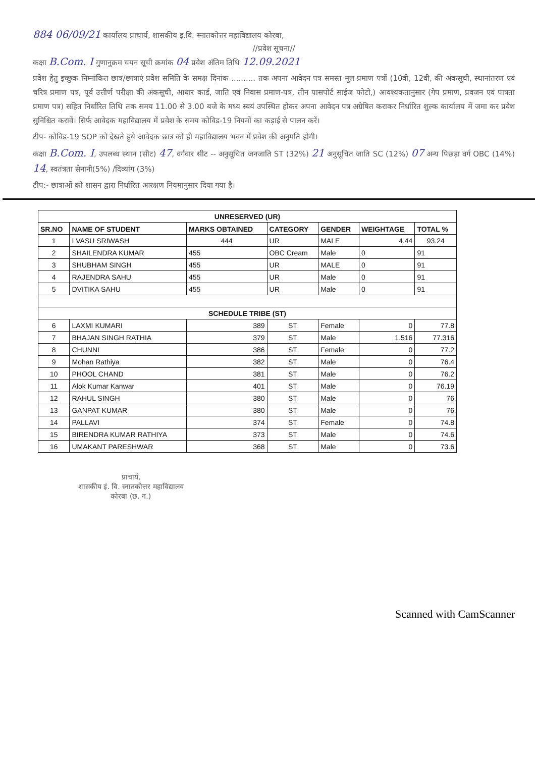884 06/09/21 कार्यालय प्राचार्य, शासकीय इ.वि. स्नातकोत्तर महाविद्यालय कोरबा,
//प्रवेश सूचना//
कक्षा B.Com. I गुणानुक्रम चयन सूची क्रमांक 04 प्रवेश अंतिम तिथि 12.09.2021
प्रवेश हेतु इच्छुक निम्नांकित छात्र/छात्राएं प्रवेश समिति के समक्ष दिनांक .......... तक अपना आवेदन पत्र समस्त मूल प्रमाण पत्रों (10वी, 12वी, की अंकसूची, स्थानांतरण एवं चरित्र प्रमाण पत्र, पूर्व उत्तीर्ण परीक्षा की अंकसूची, आधार कार्ड, जाति एवं निवास प्रमाण-पत्र, तीन पासपोर्ट साईज फोटो,) आवश्यकतानुसार (गेप प्रमाण, प्रवजन एवं पात्रता प्रमाण पत्र) सहित निर्धारित तिथि तक समय 11.00 से 3.00 बजे के मध्य स्वयं उपस्थित होकर अपना आवेदन पत्र अग्रेषित कराकर निर्धारित शुल्क कार्यालय में जमा कर प्रवेश सुनिश्चित करावें। सिर्फ आवेदक महाविद्यालय में प्रवेश के समय कोविड-19 नियमों का कड़ाई से पालन करें।
टीप- कोविड-19 SOP को देखते हुये आवेदक छात्र को ही महाविद्यालय भवन में प्रवेश की अनुमति होगी।
कक्षा B.Com. I, उपलब्ध स्थान (सीट) 47, वर्गवार सीट -- अनुसूचित जनजाति ST (32%) 21 अनुसूचित जाति SC (12%) 07 अन्य पिछड़ा वर्ग OBC (14%) 14, स्वतंत्रता सेनानी(5%) /दिव्यांग (3%)
टीप:- छात्राओं को शासन द्वारा निर्धारित आरक्षण नियमानुसार दिया गया है।
| UNRESERVED (UR) | | | | | | |
| SR.NO | NAME OF STUDENT | MARKS OBTAINED | CATEGORY | GENDER | WEIGHTAGE | TOTAL % |
| 1 | I VASU SRIWASH | 444 | UR | MALE | 4.44 | 93.24 |
| 2 | SHAILENDRA KUMAR | 455 | OBC Cream | Male | 0 | 91 |
| 3 | SHUBHAM SINGH | 455 | UR | MALE | 0 | 91 |
| 4 | RAJENDRA SAHU | 455 | UR | Male | 0 | 91 |
| 5 | DVITIKA SAHU | 455 | UR | Male | 0 | 91 |
| SCHEDULE TRIBE (ST) | | | | | | |
| 6 | LAXMI KUMARI | 389 | ST | Female | 0 | 77.8 |
| 7 | BHAJAN SINGH RATHIA | 379 | ST | Male | 1.516 | 77.316 |
| 8 | CHUNNI | 386 | ST | Female | 0 | 77.2 |
| 9 | Mohan Rathiya | 382 | ST | Male | 0 | 76.4 |
| 10 | PHOOL CHAND | 381 | ST | Male | 0 | 76.2 |
| 11 | Alok Kumar Kanwar | 401 | ST | Male | 0 | 76.19 |
| 12 | RAHUL SINGH | 380 | ST | Male | 0 | 76 |
| 13 | GANPAT KUMAR | 380 | ST | Male | 0 | 76 |
| 14 | PALLAVI | 374 | ST | Female | 0 | 74.8 |
| 15 | BIRENDRA KUMAR RATHIYA | 373 | ST | Male | 0 | 74.6 |
| 16 | UMAKANT PARESHWAR | 368 | ST | Male | 0 | 73.6 |
प्राचार्य,
शासकीय इं. वि. स्नातकोत्तर महाविद्यालय
कोरबा (छ. ग.)
Scanned with CamScanner